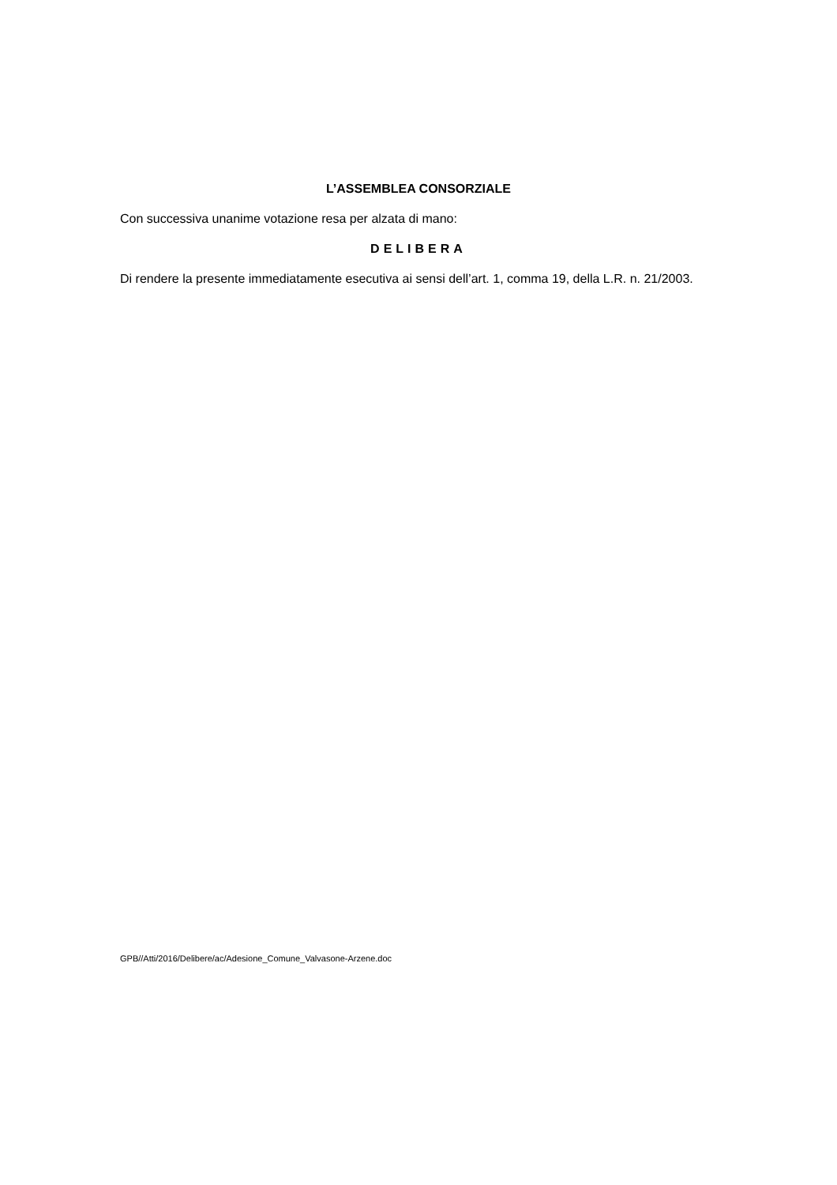L’ASSEMBLEA CONSORZIALE
Con successiva unanime votazione resa per alzata di mano:
DELIBERA
Di rendere la presente immediatamente esecutiva ai sensi dell’art. 1, comma 19, della L.R. n. 21/2003.
GPB//Atti/2016/Delibere/ac/Adesione_Comune_Valvasone-Arzene.doc